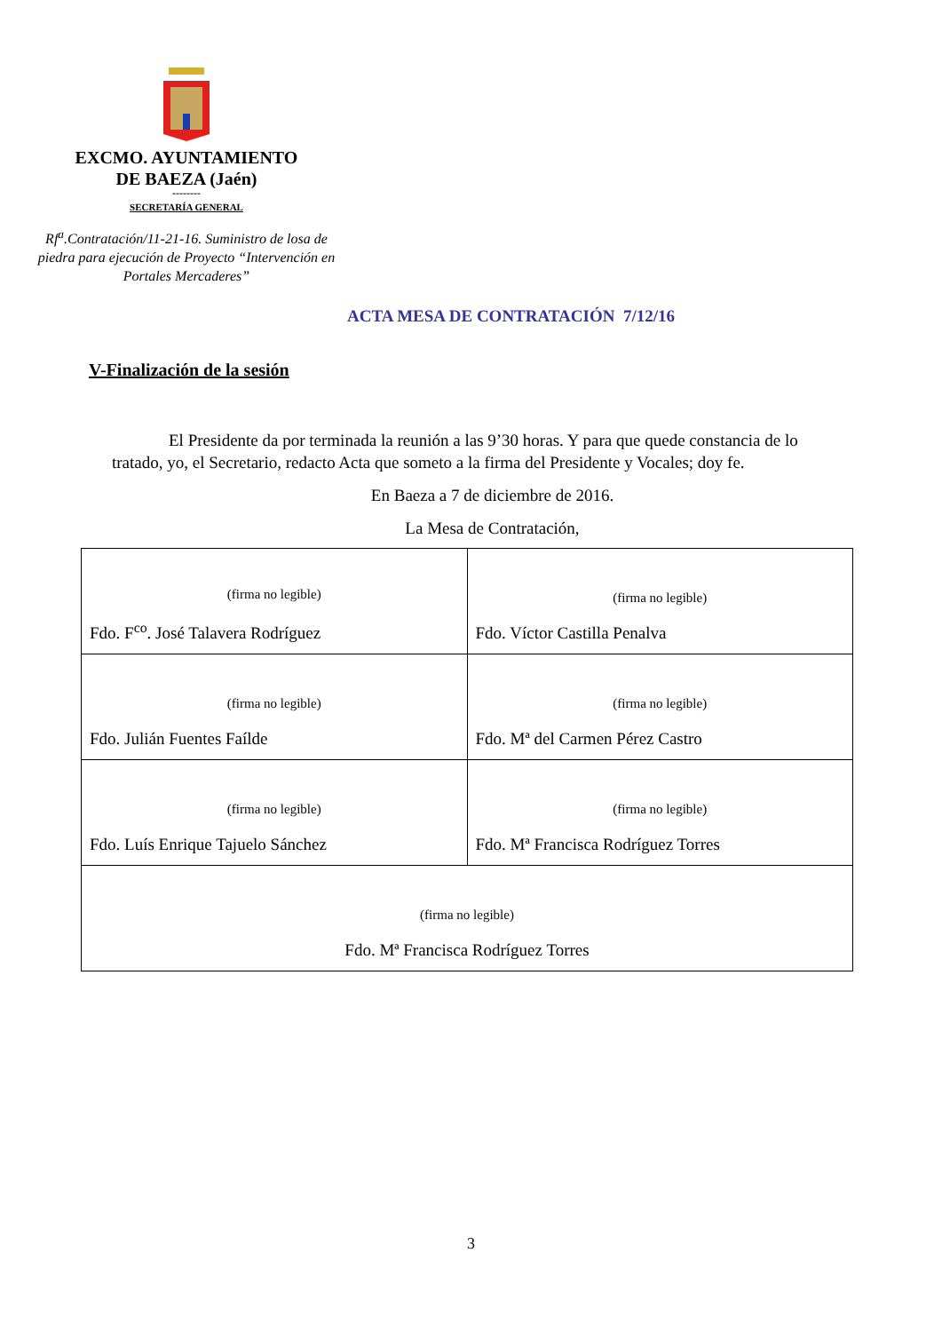EXCMO. AYUNTAMIENTO
DE BAEZA (Jaén)
--------
SECRETARÍA GENERAL
Rf<sup>a</sup>.Contratación/11-21-16. Suministro de losa de piedra para ejecución de Proyecto “Intervención en Portales Mercaderes”
ACTA MESA DE CONTRATACIÓN 7/12/16
V-Finalización de la sesión
El Presidente da por terminada la reunión a las 9’30 horas. Y para que quede constancia de lo tratado, yo, el Secretario, redacto Acta que someto a la firma del Presidente y Vocales; doy fe.
En Baeza a 7 de diciembre de 2016.
La Mesa de Contratación,
| (firma no legible) Fdo. F<sup>co</sup>. José Talavera Rodríguez | (firma no legible) Fdo. Víctor Castilla Penalva |
| (firma no legible) Fdo. Julián Fuentes Faílde | (firma no legible) Fdo. Mª del Carmen Pérez Castro |
| (firma no legible) Fdo. Luís Enrique Tajuelo Sánchez | (firma no legible) Fdo. Mª Francisca Rodríguez Torres |
| (firma no legible) Fdo. Mª Francisca Rodríguez Torres | |
3